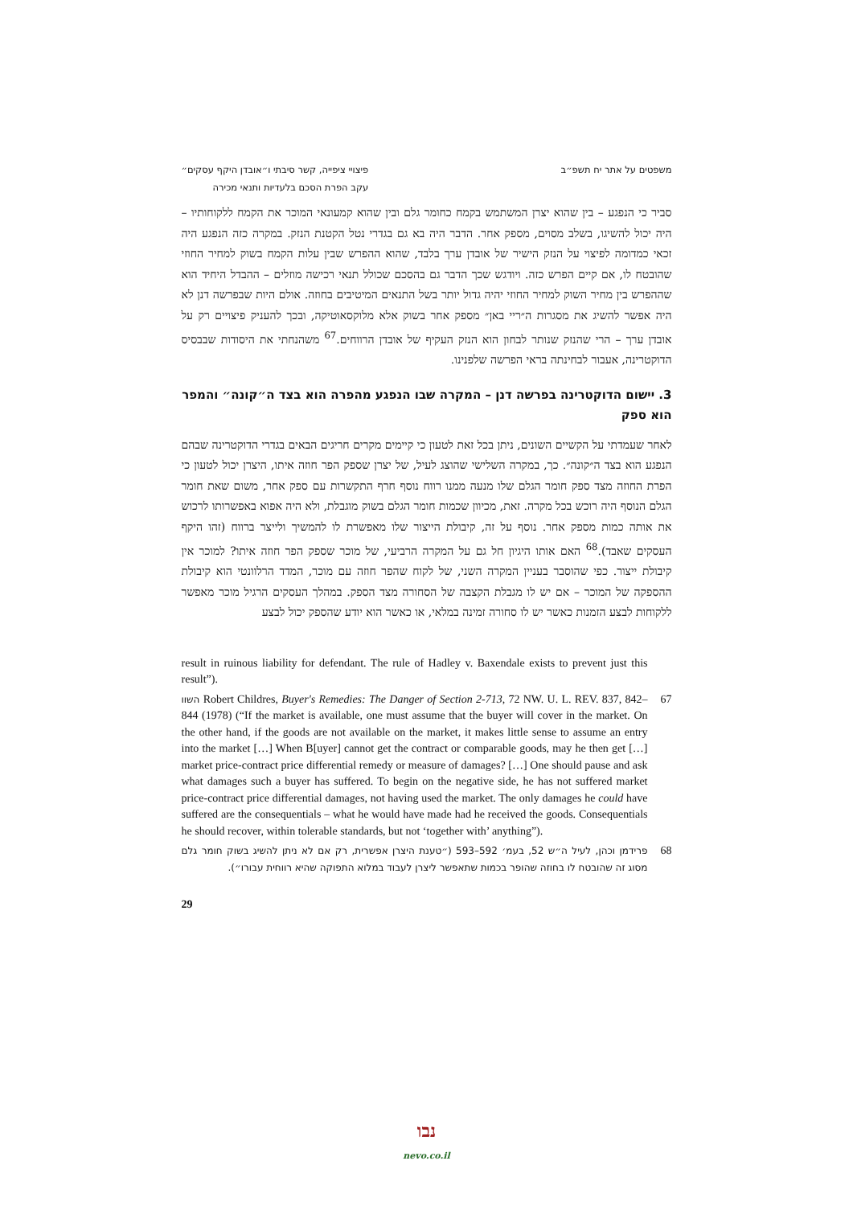משפטים על אתר יח תשפ״ב פיצויי ציפייה, קשר סיבתי ו״אובדן היקף עסקים״
עקב הפרת הסכם בלעדיות ותנאי מכירה
סביר כי הנפגע – בין שהוא יצרן המשתמש בקמח כחומר גלם ובין שהוא קמעונאי המוכר את הקמח ללקוחותיו – היה יכול להשיגו, בשלב מסוים, מספק אחר. הדבר היה בא גם בגדרי נטל הקטנת הנזק. במקרה כזה הנפגע היה זכאי כמדומה לפיצוי על הנזק הישיר של אובדן ערך בלבד, שהוא ההפרש שבין עלות הקמח בשוק למחיר החוזי שהובטח לו, אם קיים הפרש כזה. ויודגש שכך הדבר גם בהסכם שכולל תנאי רכישה מוזלים – ההבדל היחיד הוא שההפרש בין מחיר השוק למחיר החוזי יהיה גדול יותר בשל התנאים המיטיבים בחוזה. אולם היות שבפרשה דנן לא היה אפשר להשיג את מסגרות ה״ריי באן״ מספק אחר בשוק אלא מלוקסאוטיקה, ובכך להעניק פיצויים רק על אובדן ערך – הרי שהנזק שנותר לבחון הוא הנזק העקיף של אובדן הרווחים.<sup>67</sup> משהנחתי את היסודות שבבסיס הדוקטרינה, אעבור לבחינתה בראי הפרשה שלפנינו.
3. יישום הדוקטרינה בפרשה דנן – המקרה שבו הנפגע מהפרה הוא בצד ה״קונה״ והמפר הוא ספק
לאחר שעמדתי על הקשיים השונים, ניתן בכל זאת לטעון כי קיימים מקרים חריגים הבאים בגדרי הדוקטרינה שבהם הנפגע הוא בצד ה״קונה״. כך, במקרה השלישי שהוצג לעיל, של יצרן שספק הפר חוזה איתו, היצרן יכול לטעון כי הפרת החוזה מצד ספק חומר הגלם שלו מנעה ממנו רווח נוסף חרף התקשרות עם ספק אחר, משום שאת חומר הגלם הנוסף היה רוכש בכל מקרה. זאת, מכיוון שכמות חומר הגלם בשוק מוגבלת, ולא היה אפוא באפשרותו לרכוש את אותה כמות מספק אחר. נוסף על זה, קיבולת הייצור שלו מאפשרת לו להמשיך ולייצר ברווח (זהו היקף העסקים שאבד).<sup>68</sup> האם אותו היגיון חל גם על המקרה הרביעי, של מוכר שספק הפר חוזה איתו? למוכר אין קיבולת ייצור. כפי שהוסבר בעניין המקרה השני, של לקוח שהפר חוזה עם מוכר, המדד הרלוונטי הוא קיבולת ההספקה של המוכר – אם יש לו מגבלת הקצבה של הסחורה מצד הספק. במהלך העסקים הרגיל מוכר מאפשר ללקוחות לבצע הזמנות כאשר יש לו סחורה זמינה במלאי, או כאשר הוא יודע שהספק יכול לבצע
result in ruinous liability for defendant. The rule of Hadley v. Baxendale exists to prevent just this result”).
67
השוו Robert Childres, Buyer's Remedies: The Danger of Section 2-713, 72 NW. U. L. REV. 837, 842–844 (1978) (“If the market is available, one must assume that the buyer will cover in the market. On the other hand, if the goods are not available on the market, it makes little sense to assume an entry into the market […] When B[uyer] cannot get the contract or comparable goods, may he then get […] market price-contract price differential remedy or measure of damages? […] One should pause and ask what damages such a buyer has suffered. To begin on the negative side, he has not suffered market price-contract price differential damages, not having used the market. The only damages he could have suffered are the consequentials – what he would have made had he received the goods. Consequentials he should recover, within tolerable standards, but not ‘together with’ anything”).
68
פרידמן וכהן, לעיל ה״ש 52, בעמ׳ 592–593 (״טענת היצרן אפשרית, רק אם לא ניתן להשיג בשוק חומר גלם מסוג זה שהובטח לו בחוזה שהופר בכמות שתאפשר ליצרן לעבוד במלוא התפוקה שהיא רווחית עבורו״).
29
נבו
nevo.co.il